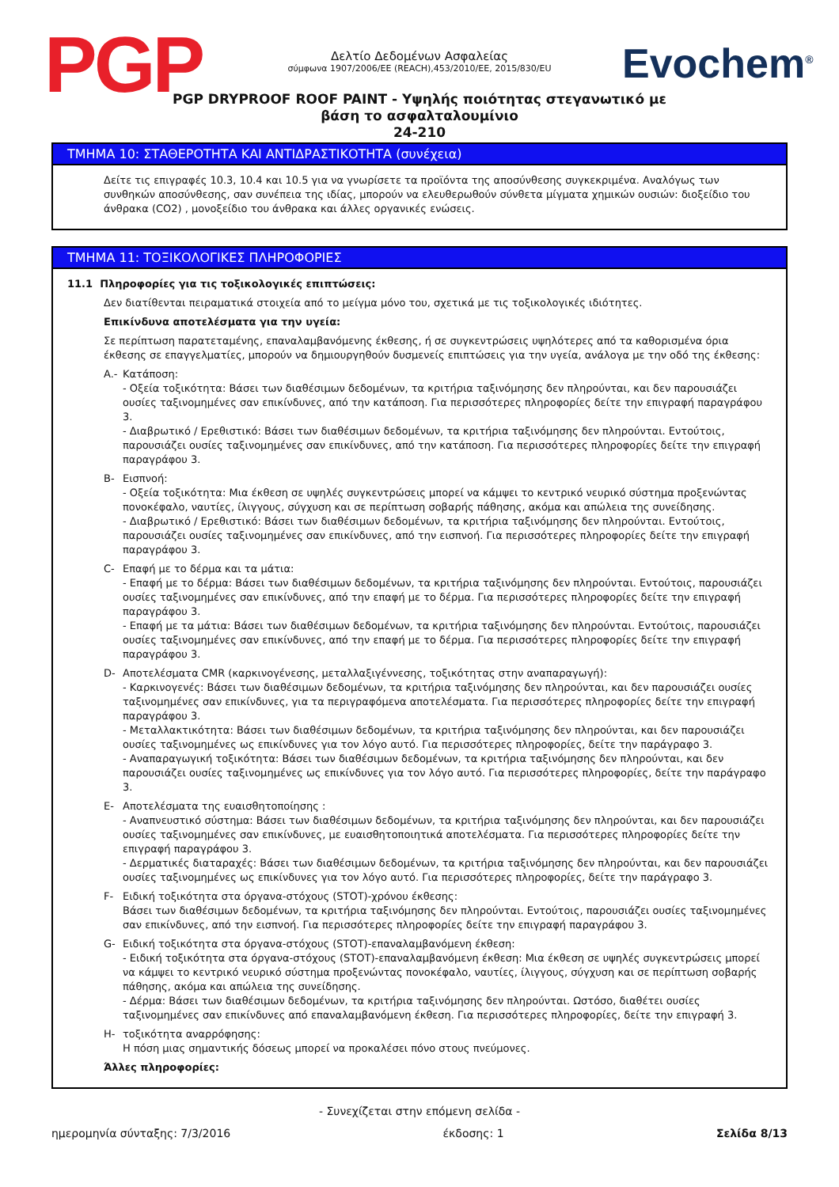PGP
Δελτίο Δεδομένων Ασφαλείας
σύμφωνα 1907/2006/EE (REACH),453/2010/EE, 2015/830/EU
Evochem<sup>®</sup>
PGP DRYPROOF ROOF PAINT - Υψηλής ποιότητας στεγανωτικό με
βάση το ασφαλταλουμίνιο
24-210
ΤΜΗΜΑ 10: ΣΤΑΘΕΡΟΤΗΤΑ ΚΑΙ ΑΝΤΙΔΡΑΣΤΙΚΟΤΗΤΑ (συνέχεια)
Δείτε τις επιγραφές 10.3, 10.4 και 10.5 για να γνωρίσετε τα προϊόντα της αποσύνθεσης συγκεκριμένα. Αναλόγως των συνθηκών αποσύνθεσης, σαν συνέπεια της ιδίας, μπορούν να ελευθερωθούν σύνθετα μίγματα χημικών ουσιών: διοξείδιο του άνθρακα (CO2) , μονοξείδιο του άνθρακα και άλλες οργανικές ενώσεις.
ΤΜΗΜΑ 11: ΤΟΞΙΚΟΛΟΓΙΚΕΣ ΠΛΗΡΟΦΟΡΙΕΣ
11.1 Πληροφορίες για τις τοξικολογικές επιπτώσεις:
Δεν διατίθενται πειραματικά στοιχεία από το μείγμα μόνο του, σχετικά με τις τοξικολογικές ιδιότητες.
Επικίνδυνα αποτελέσματα για την υγεία:
Σε περίπτωση παρατεταμένης, επαναλαμβανόμενης έκθεσης, ή σε συγκεντρώσεις υψηλότερες από τα καθορισμένα όρια έκθεσης σε επαγγελματίες, μπορούν να δημιουργηθούν δυσμενείς επιπτώσεις για την υγεία, ανάλογα με την οδό της έκθεσης:
A.- Κατάποση:
- Οξεία τοξικότητα: Βάσει των διαθέσιμων δεδομένων, τα κριτήρια ταξινόμησης δεν πληρούνται, και δεν παρουσιάζει ουσίες ταξινομημένες σαν επικίνδυνες, από την κατάποση. Για περισσότερες πληροφορίες δείτε την επιγραφή παραγράφου 3.
- Διαβρωτικό / Ερεθιστικό: Βάσει των διαθέσιμων δεδομένων, τα κριτήρια ταξινόμησης δεν πληρούνται. Εντούτοις, παρουσιάζει ουσίες ταξινομημένες σαν επικίνδυνες, από την κατάποση. Για περισσότερες πληροφορίες δείτε την επιγραφή παραγράφου 3.
B- Εισπνοή:
- Οξεία τοξικότητα: Μια έκθεση σε υψηλές συγκεντρώσεις μπορεί να κάμψει το κεντρικό νευρικό σύστημα προξενώντας πονοκέφαλο, ναυτίες, ίλιγγους, σύγχυση και σε περίπτωση σοβαρής πάθησης, ακόμα και απώλεια της συνείδησης.
- Διαβρωτικό / Ερεθιστικό: Βάσει των διαθέσιμων δεδομένων, τα κριτήρια ταξινόμησης δεν πληρούνται. Εντούτοις, παρουσιάζει ουσίες ταξινομημένες σαν επικίνδυνες, από την εισπνοή. Για περισσότερες πληροφορίες δείτε την επιγραφή παραγράφου 3.
C- Επαφή με το δέρμα και τα μάτια:
- Επαφή με το δέρμα: Βάσει των διαθέσιμων δεδομένων, τα κριτήρια ταξινόμησης δεν πληρούνται. Εντούτοις, παρουσιάζει ουσίες ταξινομημένες σαν επικίνδυνες, από την επαφή με το δέρμα. Για περισσότερες πληροφορίες δείτε την επιγραφή παραγράφου 3.
- Επαφή με τα μάτια: Βάσει των διαθέσιμων δεδομένων, τα κριτήρια ταξινόμησης δεν πληρούνται. Εντούτοις, παρουσιάζει ουσίες ταξινομημένες σαν επικίνδυνες, από την επαφή με το δέρμα. Για περισσότερες πληροφορίες δείτε την επιγραφή παραγράφου 3.
D- Αποτελέσματα CMR (καρκινογένεσης, μεταλλαξιγέννεσης, τοξικότητας στην αναπαραγωγή):
- Καρκινογενές: Βάσει των διαθέσιμων δεδομένων, τα κριτήρια ταξινόμησης δεν πληρούνται, και δεν παρουσιάζει ουσίες ταξινομημένες σαν επικίνδυνες, για τα περιγραφόμενα αποτελέσματα. Για περισσότερες πληροφορίες δείτε την επιγραφή παραγράφου 3.
- Μεταλλακτικότητα: Βάσει των διαθέσιμων δεδομένων, τα κριτήρια ταξινόμησης δεν πληρούνται, και δεν παρουσιάζει ουσίες ταξινομημένες ως επικίνδυνες για τον λόγο αυτό. Για περισσότερες πληροφορίες, δείτε την παράγραφο 3.
- Αναπαραγωγική τοξικότητα: Βάσει των διαθέσιμων δεδομένων, τα κριτήρια ταξινόμησης δεν πληρούνται, και δεν παρουσιάζει ουσίες ταξινομημένες ως επικίνδυνες για τον λόγο αυτό. Για περισσότερες πληροφορίες, δείτε την παράγραφο 3.
E- Αποτελέσματα της ευαισθητοποίησης :
- Αναπνευστικό σύστημα: Βάσει των διαθέσιμων δεδομένων, τα κριτήρια ταξινόμησης δεν πληρούνται, και δεν παρουσιάζει ουσίες ταξινομημένες σαν επικίνδυνες, με ευαισθητοποιητικά αποτελέσματα. Για περισσότερες πληροφορίες δείτε την επιγραφή παραγράφου 3.
- Δερματικές διαταραχές: Βάσει των διαθέσιμων δεδομένων, τα κριτήρια ταξινόμησης δεν πληρούνται, και δεν παρουσιάζει ουσίες ταξινομημένες ως επικίνδυνες για τον λόγο αυτό. Για περισσότερες πληροφορίες, δείτε την παράγραφο 3.
F- Ειδική τοξικότητα στα όργανα-στόχους (STOT)-χρόνου έκθεσης:
Βάσει των διαθέσιμων δεδομένων, τα κριτήρια ταξινόμησης δεν πληρούνται. Εντούτοις, παρουσιάζει ουσίες ταξινομημένες σαν επικίνδυνες, από την εισπνοή. Για περισσότερες πληροφορίες δείτε την επιγραφή παραγράφου 3.
G- Ειδική τοξικότητα στα όργανα-στόχους (STOT)-επαναλαμβανόμενη έκθεση:
- Ειδική τοξικότητα στα όργανα-στόχους (STOT)-επαναλαμβανόμενη έκθεση: Μια έκθεση σε υψηλές συγκεντρώσεις μπορεί να κάμψει το κεντρικό νευρικό σύστημα προξενώντας πονοκέφαλο, ναυτίες, ίλιγγους, σύγχυση και σε περίπτωση σοβαρής πάθησης, ακόμα και απώλεια της συνείδησης.
- Δέρμα: Βάσει των διαθέσιμων δεδομένων, τα κριτήρια ταξινόμησης δεν πληρούνται. Ωστόσο, διαθέτει ουσίες ταξινομημένες σαν επικίνδυνες από επαναλαμβανόμενη έκθεση. Για περισσότερες πληροφορίες, δείτε την επιγραφή 3.
H- τοξικότητα αναρρόφησης:
Η πόση μιας σημαντικής δόσεως μπορεί να προκαλέσει πόνο στους πνεύμονες.
Άλλες πληροφορίες:
- Συνεχίζεται στην επόμενη σελίδα -
ημερομηνία σύνταξης: 7/3/2016 έκδοσης: 1 Σελίδα 8/13